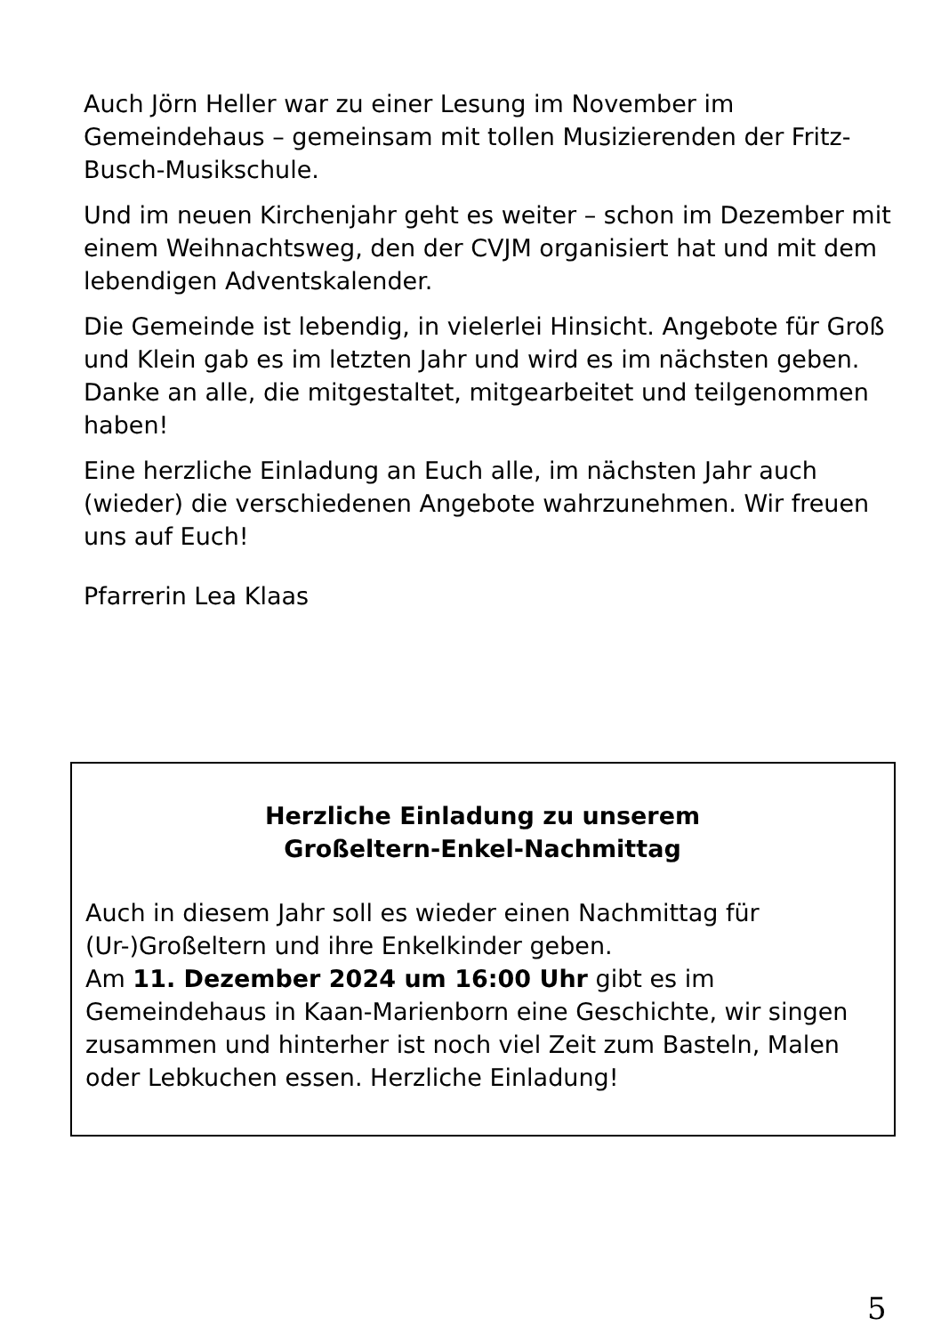Auch Jörn Heller war zu einer Lesung im November im Gemeindehaus – gemeinsam mit tollen Musizierenden der Fritz-Busch-Musikschule.
Und im neuen Kirchenjahr geht es weiter – schon im Dezember mit einem Weihnachtsweg, den der CVJM organisiert hat und mit dem lebendigen Adventskalender.
Die Gemeinde ist lebendig, in vielerlei Hinsicht. Angebote für Groß und Klein gab es im letzten Jahr und wird es im nächsten geben. Danke an alle, die mitgestaltet, mitgearbeitet und teilgenommen haben!
Eine herzliche Einladung an Euch alle, im nächsten Jahr auch (wieder) die verschiedenen Angebote wahrzunehmen. Wir freuen uns auf Euch!
Pfarrerin Lea Klaas
Herzliche Einladung zu unserem
Großeltern-Enkel-Nachmittag
Auch in diesem Jahr soll es wieder einen Nachmittag für (Ur-)Großeltern und ihre Enkelkinder geben.
Am 11. Dezember 2024 um 16:00 Uhr gibt es im Gemeindehaus in Kaan-Marienborn eine Geschichte, wir singen zusammen und hinterher ist noch viel Zeit zum Basteln, Malen oder Lebkuchen essen. Herzliche Einladung!
5